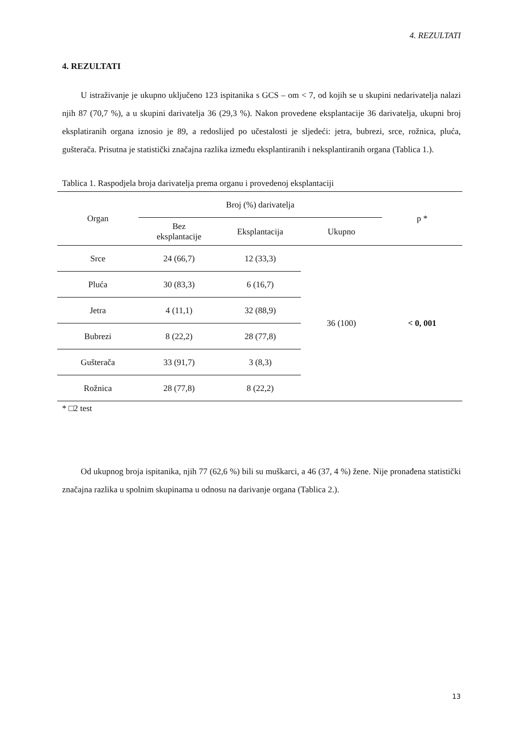4. REZULTATI
4. REZULTATI
U istraživanje je ukupno uključeno 123 ispitanika s GCS – om < 7, od kojih se u skupini nedarivatelja nalazi njih 87 (70,7 %), a u skupini darivatelja 36 (29,3 %). Nakon provedene eksplantacije 36 darivatelja, ukupni broj eksplatiranih organa iznosio je 89, a redoslijed po učestalosti je sljedeći: jetra, bubrezi, srce, rožnica, pluća, gušterača. Prisutna je statistički značajna razlika između eksplantiranih i neksplantiranih organa (Tablica 1.).
Tablica 1. Raspodjela broja darivatelja prema organu i provedenoj eksplantaciji
| Organ | Broj (%) darivatelja | | | p * |
| --- | --- | --- | --- | --- |
| | Bez eksplantacije | Eksplantacija | Ukupno | |
| Srce | 24 (66,7) | 12 (33,3) | 36 (100) | < 0, 001 |
| Pluća | 30 (83,3) | 6 (16,7) | | |
| Jetra | 4 (11,1) | 32 (88,9) | | |
| Bubrezi | 8 (22,2) | 28 (77,8) | | |
| Gušterača | 33 (91,7) | 3 (8,3) | | |
| Rožnica | 28 (77,8) | 8 (22,2) | | |
* □2 test
Od ukupnog broja ispitanika, njih 77 (62,6 %) bili su muškarci, a 46 (37, 4 %) žene. Nije pronađena statistički značajna razlika u spolnim skupinama u odnosu na darivanje organa (Tablica 2.).
13